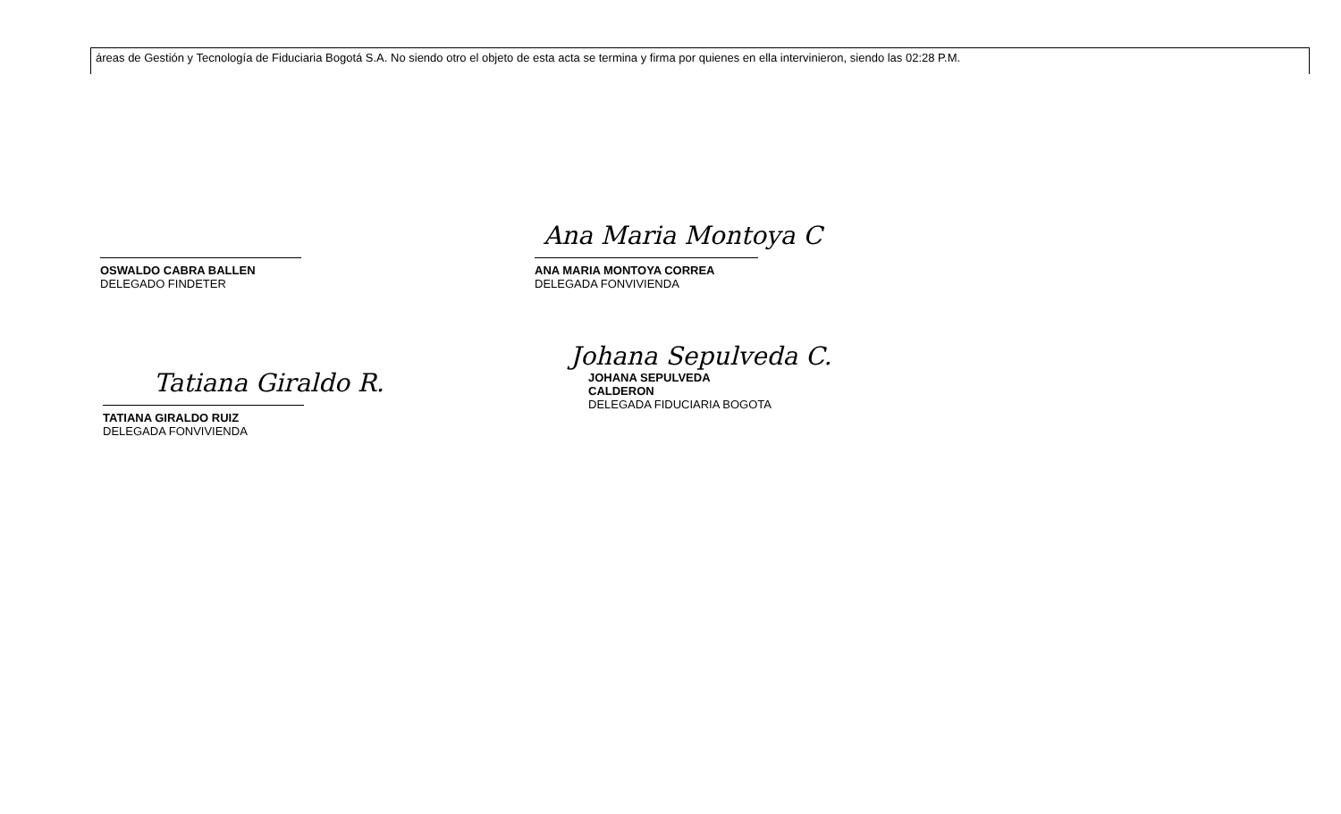áreas de Gestión y Tecnología de Fiduciaria Bogotá S.A. No siendo otro el objeto de esta acta se termina y firma por quienes en ella intervinieron, siendo las 02:28 P.M.
OSWALDO CABRA BALLEN
DELEGADO FINDETER
Ana Maria Montoya C
ANA MARIA MONTOYA CORREA
DELEGADA FONVIVIENDA
Tatiana Giraldo R.
TATIANA GIRALDO RUIZ
DELEGADA FONVIVIENDA
Johana Sepulveda C.
JOHANA SEPULVEDA
CALDERON
DELEGADA FIDUCIARIA BOGOTA